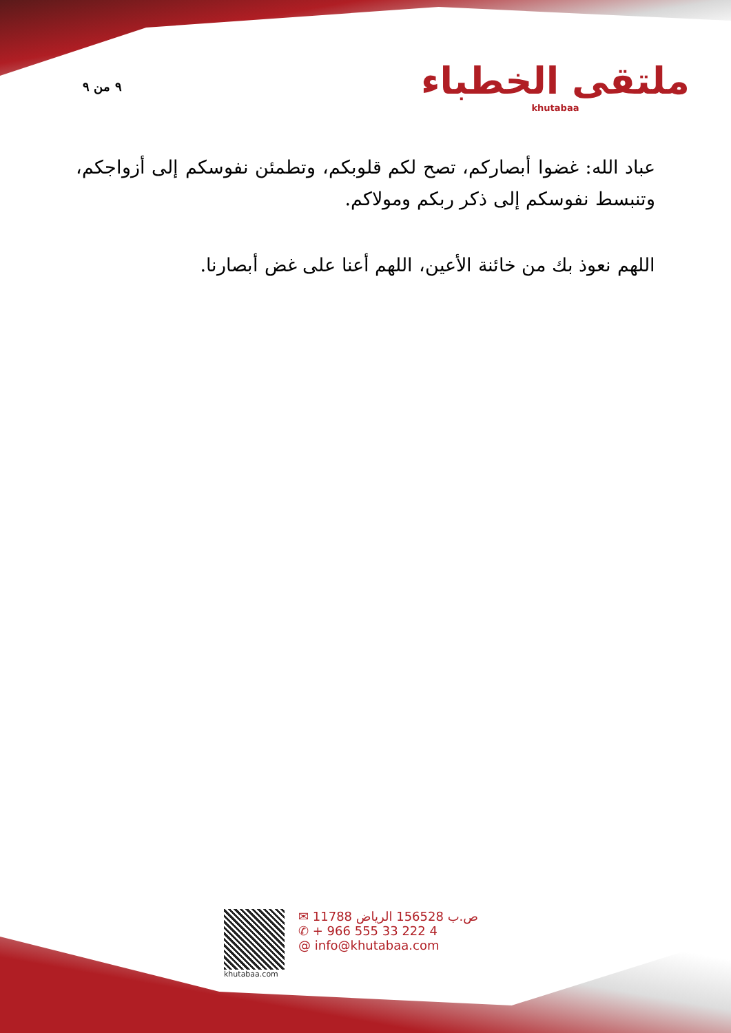٩ من ٩
ملتقى الخطباء
khutabaa
عباد الله: غضوا أبصاركم، تصح لكم قلوبكم، وتطمئن نفوسكم إلى أزواجكم، وتنبسط نفوسكم إلى ذكر ربكم ومولاكم.
اللهم نعوذ بك من خائنة الأعين، اللهم أعنا على غض أبصارنا.
khutabaa.com
✉ ص.ب 156528 الرياض 11788
✆ + 966 555 33 222 4
@ info@khutabaa.com